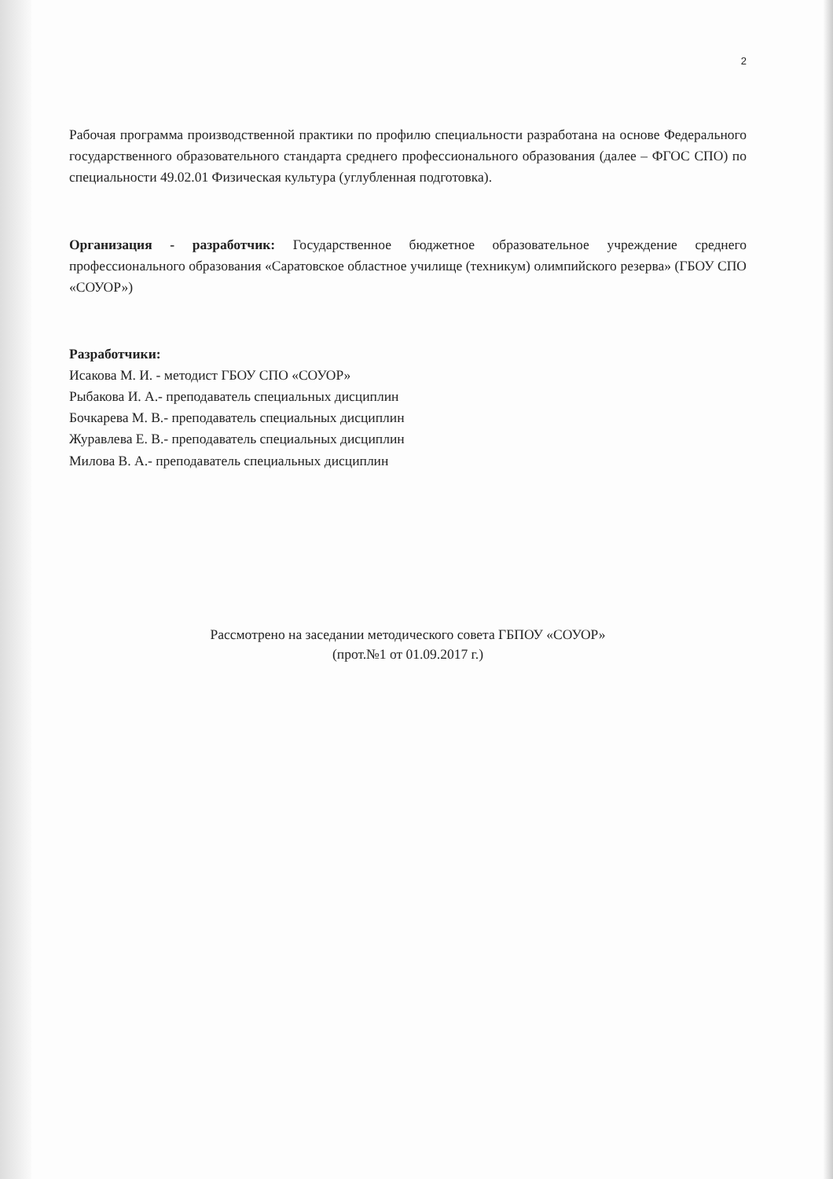2
Рабочая программа производственной практики по профилю специальности разработана на основе Федерального государственного образовательного стандарта среднего профессионального образования (далее – ФГОС СПО) по специальности 49.02.01 Физическая культура (углубленная подготовка).
Организация - разработчик: Государственное бюджетное образовательное учреждение среднего профессионального образования «Саратовское областное училище (техникум) олимпийского резерва» (ГБОУ СПО «СОУОР»)
Разработчики:
Исакова М. И. - методист ГБОУ СПО «СОУОР»
Рыбакова И. А.- преподаватель специальных дисциплин
Бочкарева М. В.- преподаватель специальных дисциплин
Журавлева Е. В.- преподаватель специальных дисциплин
Милова В. А.- преподаватель специальных дисциплин
Рассмотрено на заседании методического совета ГБПОУ «СОУОР»
(прот.№1 от 01.09.2017 г.)